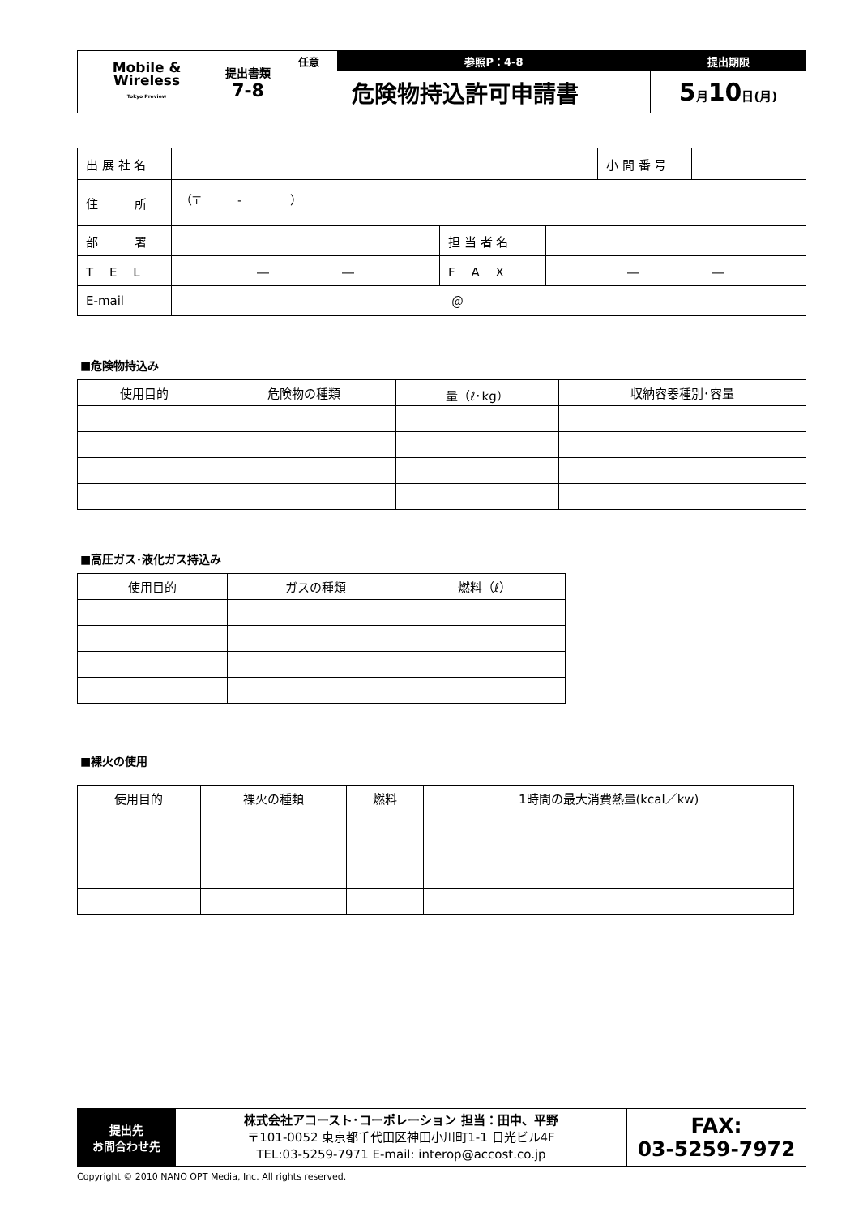| Mobile & Wireless Tokyo Preview | 提出書類 7-8 | 任意 | 参照P：4-8 | 提出期限 |
| | | 危険物持込許可申請書 | | 5 月 10 日(月) |
| 出 展 社 名 | | | | 小 間 番 号 | |
| 住 所 | （〒 - ） | | | | |
| 部 署 | | 担 当 者 名 | | | |
| T E L | ― ― | F A X | ― ― | | |
| E-mail | ＠ | | | | |
■危険物持込み
| 使用目的 | 危険物の種類 | 量（ℓ･kg） | 収納容器種別･容量 |
| --- | --- | --- | --- |
■高圧ガス･液化ガス持込み
| 使用目的 | ガスの種類 | 燃料（ℓ） |
| --- | --- | --- |
■裸火の使用
| 使用目的 | 裸火の種類 | 燃料 | 1時間の最大消費熱量(kcal／kw) |
| --- | --- | --- | --- |
| 提出先 お問合わせ先 | 株式会社アコースト･コーポレーション 担当：田中、平野 〒101-0052 東京都千代田区神田小川町1-1 日光ビル4F TEL:03-5259-7971 E-mail: interop@accost.co.jp | FAX: 03-5259-7972 |
Copyright © 2010 NANO OPT Media, Inc. All rights reserved.